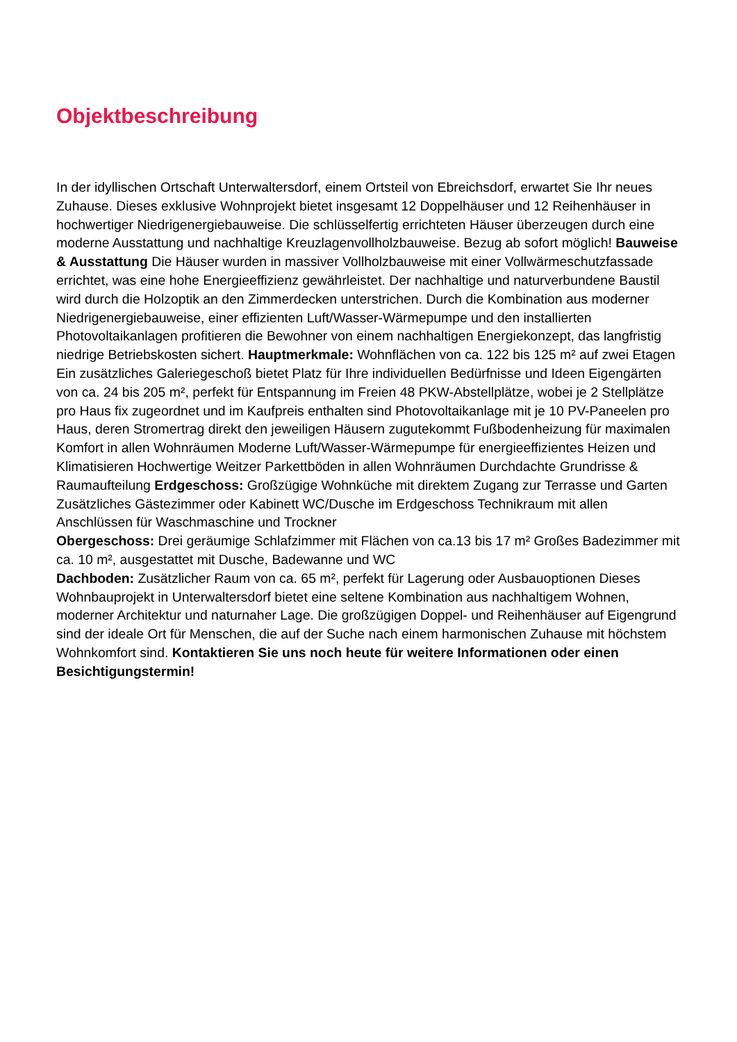Objektbeschreibung
In der idyllischen Ortschaft Unterwaltersdorf, einem Ortsteil von Ebreichsdorf, erwartet Sie Ihr neues Zuhause. Dieses exklusive Wohnprojekt bietet insgesamt 12 Doppelhäuser und 12 Reihenhäuser in hochwertiger Niedrigenergiebauweise. Die schlüsselfertig errichteten Häuser überzeugen durch eine moderne Ausstattung und nachhaltige Kreuzlagenvollholzbauweise. Bezug ab sofort möglich! Bauweise & Ausstattung Die Häuser wurden in massiver Vollholzbauweise mit einer Vollwärmeschutzfassade errichtet, was eine hohe Energieeffizienz gewährleistet. Der nachhaltige und naturverbundene Baustil wird durch die Holzoptik an den Zimmerdecken unterstrichen. Durch die Kombination aus moderner Niedrigenergiebauweise, einer effizienten Luft/Wasser-Wärmepumpe und den installierten Photovoltaikanlagen profitieren die Bewohner von einem nachhaltigen Energiekonzept, das langfristig niedrige Betriebskosten sichert. Hauptmerkmale: Wohnflächen von ca. 122 bis 125 m² auf zwei Etagen Ein zusätzliches Galeriegeschoß bietet Platz für Ihre individuellen Bedürfnisse und Ideen Eigengärten von ca. 24 bis 205 m², perfekt für Entspannung im Freien 48 PKW-Abstellplätze, wobei je 2 Stellplätze pro Haus fix zugeordnet und im Kaufpreis enthalten sind Photovoltaikanlage mit je 10 PV-Paneelen pro Haus, deren Stromertrag direkt den jeweiligen Häusern zugutekommt Fußbodenheizung für maximalen Komfort in allen Wohnräumen Moderne Luft/Wasser-Wärmepumpe für energieeffizientes Heizen und Klimatisieren Hochwertige Weitzer Parkettböden in allen Wohnräumen Durchdachte Grundrisse & Raumaufteilung Erdgeschoss: Großzügige Wohnküche mit direktem Zugang zur Terrasse und Garten Zusätzliches Gästezimmer oder Kabinett WC/Dusche im Erdgeschoss Technikraum mit allen Anschlüssen für Waschmaschine und Trockner
Obergeschoss: Drei geräumige Schlafzimmer mit Flächen von ca.13 bis 17 m² Großes Badezimmer mit ca. 10 m², ausgestattet mit Dusche, Badewanne und WC
Dachboden: Zusätzlicher Raum von ca. 65 m², perfekt für Lagerung oder Ausbauoptionen Dieses Wohnbauprojekt in Unterwaltersdorf bietet eine seltene Kombination aus nachhaltigem Wohnen, moderner Architektur und naturnaher Lage. Die großzügigen Doppel- und Reihenhäuser auf Eigengrund sind der ideale Ort für Menschen, die auf der Suche nach einem harmonischen Zuhause mit höchstem Wohnkomfort sind. Kontaktieren Sie uns noch heute für weitere Informationen oder einen Besichtigungstermin!